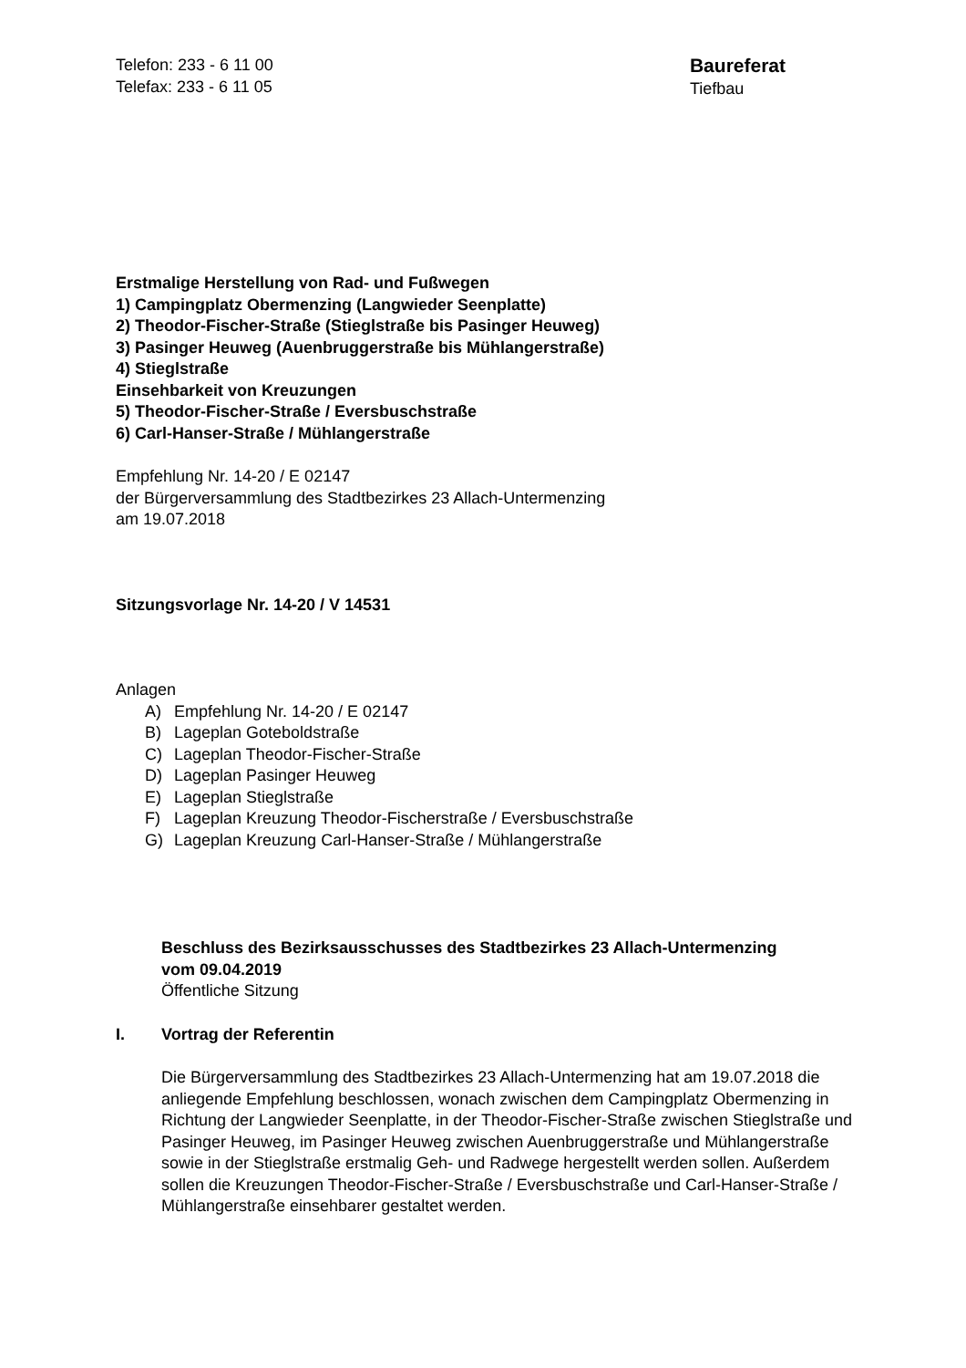Telefon: 233 - 6 11 00
Telefax: 233 - 6 11 05
Baureferat
Tiefbau
Erstmalige Herstellung von Rad- und Fußwegen
1) Campingplatz Obermenzing (Langwieder Seenplatte)
2) Theodor-Fischer-Straße (Stieglstraße bis Pasinger Heuweg)
3) Pasinger Heuweg (Auenbruggerstraße bis Mühlangerstraße)
4) Stieglstraße
Einsehbarkeit von Kreuzungen
5) Theodor-Fischer-Straße / Eversbuschstraße
6) Carl-Hanser-Straße / Mühlangerstraße
Empfehlung Nr. 14-20 / E 02147
der Bürgerversammlung des Stadtbezirkes 23 Allach-Untermenzing
am 19.07.2018
Sitzungsvorlage Nr. 14-20 / V 14531
Anlagen
A) Empfehlung Nr. 14-20 / E 02147
B) Lageplan Goteboldstraße
C) Lageplan Theodor-Fischer-Straße
D) Lageplan Pasinger Heuweg
E) Lageplan Stieglstraße
F) Lageplan Kreuzung Theodor-Fischerstraße / Eversbuschstraße
G) Lageplan Kreuzung Carl-Hanser-Straße / Mühlangerstraße
Beschluss des Bezirksausschusses des Stadtbezirkes 23 Allach-Untermenzing
vom 09.04.2019
Öffentliche Sitzung
I. Vortrag der Referentin
Die Bürgerversammlung des Stadtbezirkes 23 Allach-Untermenzing hat am 19.07.2018 die anliegende Empfehlung beschlossen, wonach zwischen dem Campingplatz Obermenzing in Richtung der Langwieder Seenplatte, in der Theodor-Fischer-Straße zwischen Stieglstraße und Pasinger Heuweg, im Pasinger Heuweg zwischen Auenbruggerstraße und Mühlangerstraße sowie in der Stieglstraße erstmalig Geh- und Radwege hergestellt werden sollen. Außerdem sollen die Kreuzungen Theodor-Fischer-Straße / Eversbuschstraße und Carl-Hanser-Straße / Mühlangerstraße einsehbarer gestaltet werden.